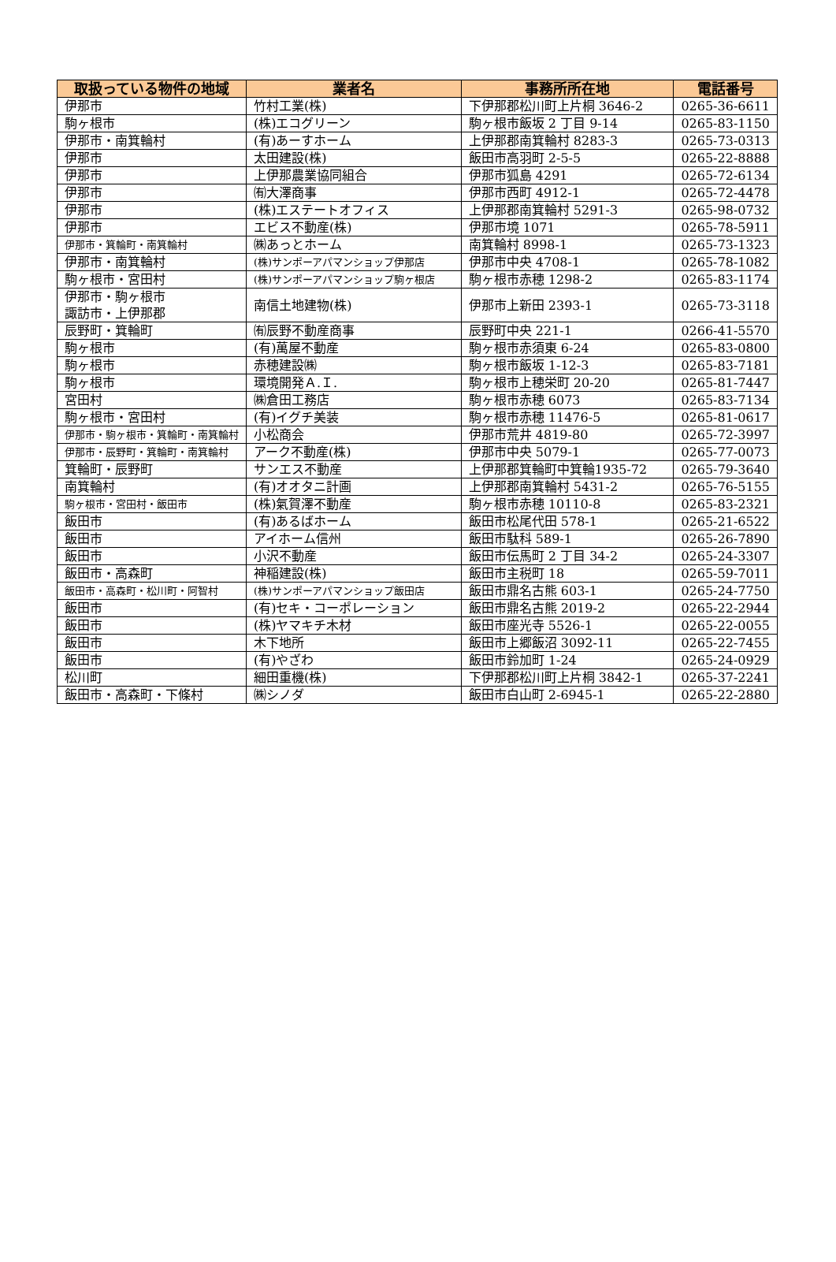| 取扱っている物件の地域 | 業者名 | 事務所所在地 | 電話番号 |
| --- | --- | --- | --- |
| 伊那市 | 竹村工業(株) | 下伊那郡松川町上片桐 3646-2 | 0265-36-6611 |
| 駒ヶ根市 | (株)エコグリーン | 駒ヶ根市飯坂 2 丁目 9-14 | 0265-83-1150 |
| 伊那市・南箕輪村 | (有)あーすホーム | 上伊那郡南箕輪村 8283-3 | 0265-73-0313 |
| 伊那市 | 太田建設(株) | 飯田市高羽町 2-5-5 | 0265-22-8888 |
| 伊那市 | 上伊那農業協同組合 | 伊那市狐島 4291 | 0265-72-6134 |
| 伊那市 | ㈲大澤商事 | 伊那市西町 4912-1 | 0265-72-4478 |
| 伊那市 | (株)エステートオフィス | 上伊那郡南箕輪村 5291-3 | 0265-98-0732 |
| 伊那市 | エビス不動産(株) | 伊那市境 1071 | 0265-78-5911 |
| 伊那市・箕輪町・南箕輪村 | ㈱あっとホーム | 南箕輪村 8998-1 | 0265-73-1323 |
| 伊那市・南箕輪村 | (株)サンポーアパマンショップ伊那店 | 伊那市中央 4708-1 | 0265-78-1082 |
| 駒ヶ根市・宮田村 | (株)サンポーアパマンショップ駒ヶ根店 | 駒ヶ根市赤穂 1298-2 | 0265-83-1174 |
| 伊那市・駒ヶ根市 諏訪市・上伊那郡 | 南信土地建物(株) | 伊那市上新田 2393-1 | 0265-73-3118 |
| 辰野町・箕輪町 | ㈲辰野不動産商事 | 辰野町中央 221-1 | 0266-41-5570 |
| 駒ヶ根市 | (有)萬屋不動産 | 駒ヶ根市赤須東 6-24 | 0265-83-0800 |
| 駒ヶ根市 | 赤穂建設㈱ | 駒ヶ根市飯坂 1-12-3 | 0265-83-7181 |
| 駒ヶ根市 | 環境開発Ａ.Ｉ. | 駒ヶ根市上穂栄町 20-20 | 0265-81-7447 |
| 宮田村 | ㈱倉田工務店 | 駒ヶ根市赤穂 6073 | 0265-83-7134 |
| 駒ヶ根市・宮田村 | (有)イグチ美装 | 駒ヶ根市赤穂 11476-5 | 0265-81-0617 |
| 伊那市・駒ヶ根市・箕輪町・南箕輪村 | 小松商会 | 伊那市荒井 4819-80 | 0265-72-3997 |
| 伊那市・辰野町・箕輪町・南箕輪村 | アーク不動産(株) | 伊那市中央 5079-1 | 0265-77-0073 |
| 箕輪町・辰野町 | サンエス不動産 | 上伊那郡箕輪町中箕輪1935-72 | 0265-79-3640 |
| 南箕輪村 | (有)オオタニ計画 | 上伊那郡南箕輪村 5431-2 | 0265-76-5155 |
| 駒ヶ根市・宮田村・飯田市 | (株)氣賀澤不動産 | 駒ヶ根市赤穂 10110-8 | 0265-83-2321 |
| 飯田市 | (有)あるばホーム | 飯田市松尾代田 578-1 | 0265-21-6522 |
| 飯田市 | アイホーム信州 | 飯田市駄科 589-1 | 0265-26-7890 |
| 飯田市 | 小沢不動産 | 飯田市伝馬町 2 丁目 34-2 | 0265-24-3307 |
| 飯田市・高森町 | 神稲建設(株) | 飯田市主税町 18 | 0265-59-7011 |
| 飯田市・高森町・松川町・阿智村 | (株)サンポーアパマンショップ飯田店 | 飯田市鼎名古熊 603-1 | 0265-24-7750 |
| 飯田市 | (有)セキ・コーポレーション | 飯田市鼎名古熊 2019-2 | 0265-22-2944 |
| 飯田市 | (株)ヤマキチ木材 | 飯田市座光寺 5526-1 | 0265-22-0055 |
| 飯田市 | 木下地所 | 飯田市上郷飯沼 3092-11 | 0265-22-7455 |
| 飯田市 | (有)やざわ | 飯田市鈴加町 1-24 | 0265-24-0929 |
| 松川町 | 細田重機(株) | 下伊那郡松川町上片桐 3842-1 | 0265-37-2241 |
| 飯田市・高森町・下條村 | ㈱シノダ | 飯田市白山町 2-6945-1 | 0265-22-2880 |